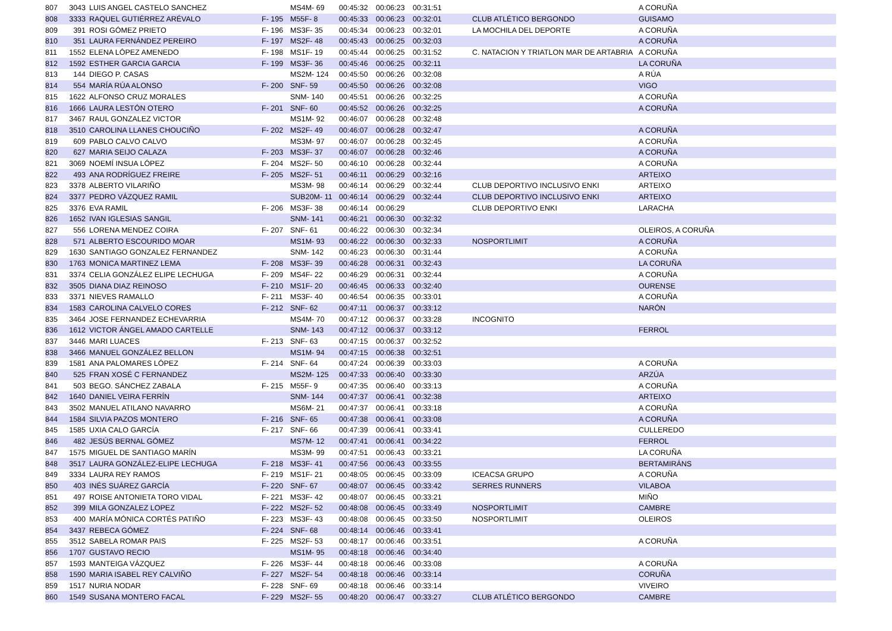| 807 | 3043 | LUIS ANGEL CASTELO SANCHEZ | | MS4M- 69 | 00:45:32 | 00:06:23 | 00:31:51 | | A CORUÑA |
| 808 | 3333 | RAQUEL GUTIÉRREZ ARÉVALO | F- 195 | M55F- 8 | 00:45:33 | 00:06:23 | 00:32:01 | CLUB ATLÉTICO BERGONDO | GUISAMO |
| 809 | 391 | ROSI GÓMEZ PRIETO | F- 196 | MS3F- 35 | 00:45:34 | 00:06:23 | 00:32:01 | LA MOCHILA DEL DEPORTE | A CORUÑA |
| 810 | 351 | LAURA FERNÁNDEZ PEREIRO | F- 197 | MS2F- 48 | 00:45:43 | 00:06:25 | 00:32:03 | | A CORUÑA |
| 811 | 1552 | ELENA LÓPEZ AMENEDO | F- 198 | MS1F- 19 | 00:45:44 | 00:06:25 | 00:31:52 | C. NATACION Y TRIATLON MAR DE ARTABRIA | A CORUÑA |
| 812 | 1592 | ESTHER GARCIA GARCIA | F- 199 | MS3F- 36 | 00:45:46 | 00:06:25 | 00:32:11 | | LA CORUÑA |
| 813 | 144 | DIEGO P. CASAS | | MS2M- 124 | 00:45:50 | 00:06:26 | 00:32:08 | | A RÚA |
| 814 | 554 | MARÍA RÚA ALONSO | F- 200 | SNF- 59 | 00:45:50 | 00:06:26 | 00:32:08 | | VIGO |
| 815 | 1622 | ALFONSO CRUZ MORALES | | SNM- 140 | 00:45:51 | 00:06:26 | 00:32:25 | | A CORUÑA |
| 816 | 1666 | LAURA LESTÓN OTERO | F- 201 | SNF- 60 | 00:45:52 | 00:06:26 | 00:32:25 | | A CORUÑA |
| 817 | 3467 | RAUL GONZALEZ VICTOR | | MS1M- 92 | 00:46:07 | 00:06:28 | 00:32:48 | | |
| 818 | 3510 | CAROLINA LLANES CHOUCIÑO | F- 202 | MS2F- 49 | 00:46:07 | 00:06:28 | 00:32:47 | | A CORUÑA |
| 819 | 609 | PABLO CALVO CALVO | | MS3M- 97 | 00:46:07 | 00:06:28 | 00:32:45 | | A CORUÑA |
| 820 | 627 | MARIA SEIJO CALAZA | F- 203 | MS3F- 37 | 00:46:07 | 00:06:28 | 00:32:46 | | A CORUÑA |
| 821 | 3069 | NOEMÍ INSUA LÓPEZ | F- 204 | MS2F- 50 | 00:46:10 | 00:06:28 | 00:32:44 | | A CORUÑA |
| 822 | 493 | ANA RODRÍGUEZ FREIRE | F- 205 | MS2F- 51 | 00:46:11 | 00:06:29 | 00:32:16 | | ARTEIXO |
| 823 | 3378 | ALBERTO VILARIÑO | | MS3M- 98 | 00:46:14 | 00:06:29 | 00:32:44 | CLUB DEPORTIVO INCLUSIVO ENKI | ARTEIXO |
| 824 | 3377 | PEDRO VÁZQUEZ RAMIL | | SUB20M- 11 | 00:46:14 | 00:06:29 | 00:32:44 | CLUB DEPORTIVO INCLUSIVO ENKI | ARTEIXO |
| 825 | 3376 | EVA RAMIL | F- 206 | MS3F- 38 | 00:46:14 | 00:06:29 | | CLUB DEPORTIVO ENKI | LARACHA |
| 826 | 1652 | IVAN IGLESIAS SANGIL | | SNM- 141 | 00:46:21 | 00:06:30 | 00:32:32 | | |
| 827 | 556 | LORENA MENDEZ COIRA | F- 207 | SNF- 61 | 00:46:22 | 00:06:30 | 00:32:34 | | OLEIROS, A CORUÑA |
| 828 | 571 | ALBERTO ESCOURIDO MOAR | | MS1M- 93 | 00:46:22 | 00:06:30 | 00:32:33 | NOSPORTLIMIT | A CORUÑA |
| 829 | 1630 | SANTIAGO GONZALEZ FERNANDEZ | | SNM- 142 | 00:46:23 | 00:06:30 | 00:31:44 | | A CORUÑA |
| 830 | 1763 | MONICA MARTINEZ LEMA | F- 208 | MS3F- 39 | 00:46:28 | 00:06:31 | 00:32:43 | | LA CORUÑA |
| 831 | 3374 | CELIA GONZÁLEZ ELIPE LECHUGA | F- 209 | MS4F- 22 | 00:46:29 | 00:06:31 | 00:32:44 | | A CORUÑA |
| 832 | 3505 | DIANA DIAZ REINOSO | F- 210 | MS1F- 20 | 00:46:45 | 00:06:33 | 00:32:40 | | OURENSE |
| 833 | 3371 | NIEVES RAMALLO | F- 211 | MS3F- 40 | 00:46:54 | 00:06:35 | 00:33:01 | | A CORUÑA |
| 834 | 1583 | CAROLINA CALVELO CORES | F- 212 | SNF- 62 | 00:47:11 | 00:06:37 | 00:33:12 | | NARÓN |
| 835 | 3464 | JOSE FERNANDEZ ECHEVARRIA | | MS4M- 70 | 00:47:12 | 00:06:37 | 00:33:28 | INCOGNITO | |
| 836 | 1612 | VICTOR ÁNGEL AMADO CARTELLE | | SNM- 143 | 00:47:12 | 00:06:37 | 00:33:12 | | FERROL |
| 837 | 3446 | MARI LUACES | F- 213 | SNF- 63 | 00:47:15 | 00:06:37 | 00:32:52 | | |
| 838 | 3466 | MANUEL GONZÁLEZ BELLON | | MS1M- 94 | 00:47:15 | 00:06:38 | 00:32:51 | | |
| 839 | 1581 | ANA PALOMARES LÓPEZ | F- 214 | SNF- 64 | 00:47:24 | 00:06:39 | 00:33:03 | | A CORUÑA |
| 840 | 525 | FRAN XOSÉ C FERNANDEZ | | MS2M- 125 | 00:47:33 | 00:06:40 | 00:33:30 | | ARZÚA |
| 841 | 503 | BEGO. SÁNCHEZ ZABALA | F- 215 | M55F- 9 | 00:47:35 | 00:06:40 | 00:33:13 | | A CORUÑA |
| 842 | 1640 | DANIEL VEIRA FERRÍN | | SNM- 144 | 00:47:37 | 00:06:41 | 00:32:38 | | ARTEIXO |
| 843 | 3502 | MANUEL ATILANO NAVARRO | | MS6M- 21 | 00:47:37 | 00:06:41 | 00:33:18 | | A CORUÑA |
| 844 | 1584 | SILVIA PAZOS MONTERO | F- 216 | SNF- 65 | 00:47:38 | 00:06:41 | 00:33:08 | | A CORUÑA |
| 845 | 1585 | UXIA CALO GARCÍA | F- 217 | SNF- 66 | 00:47:39 | 00:06:41 | 00:33:41 | | CULLEREDO |
| 846 | 482 | JESÚS BERNAL GÓMEZ | | MS7M- 12 | 00:47:41 | 00:06:41 | 00:34:22 | | FERROL |
| 847 | 1575 | MIGUEL DE SANTIAGO MARÍN | | MS3M- 99 | 00:47:51 | 00:06:43 | 00:33:21 | | LA CORUÑA |
| 848 | 3517 | LAURA GONZÁLEZ-ELIPE LECHUGA | F- 218 | MS3F- 41 | 00:47:56 | 00:06:43 | 00:33:55 | | BERTAMIRÁNS |
| 849 | 3334 | LAURA REY RAMOS | F- 219 | MS1F- 21 | 00:48:05 | 00:06:45 | 00:33:09 | ICEACSA GRUPO | A CORUÑA |
| 850 | 403 | INÉS SUÁREZ GARCÍA | F- 220 | SNF- 67 | 00:48:07 | 00:06:45 | 00:33:42 | SERRES RUNNERS | VILABOA |
| 851 | 497 | ROISE ANTONIETA TORO VIDAL | F- 221 | MS3F- 42 | 00:48:07 | 00:06:45 | 00:33:21 | | MIÑO |
| 852 | 399 | MILA GONZALEZ LOPEZ | F- 222 | MS2F- 52 | 00:48:08 | 00:06:45 | 00:33:49 | NOSPORTLIMIT | CAMBRE |
| 853 | 400 | MARÍA MÓNICA CORTÉS PATIÑO | F- 223 | MS3F- 43 | 00:48:08 | 00:06:45 | 00:33:50 | NOSPORTLIMIT | OLEIROS |
| 854 | 3437 | REBECA GÓMEZ | F- 224 | SNF- 68 | 00:48:14 | 00:06:46 | 00:33:41 | | |
| 855 | 3512 | SABELA ROMAR PAIS | F- 225 | MS2F- 53 | 00:48:17 | 00:06:46 | 00:33:51 | | A CORUÑA |
| 856 | 1707 | GUSTAVO RECIO | | MS1M- 95 | 00:48:18 | 00:06:46 | 00:34:40 | | |
| 857 | 1593 | MANTEIGA VÁZQUEZ | F- 226 | MS3F- 44 | 00:48:18 | 00:06:46 | 00:33:08 | | A CORUÑA |
| 858 | 1590 | MARIA ISABEL REY CALVIÑO | F- 227 | MS2F- 54 | 00:48:18 | 00:06:46 | 00:33:14 | | CORUÑA |
| 859 | 1517 | NURIA NODAR | F- 228 | SNF- 69 | 00:48:18 | 00:06:46 | 00:33:14 | | VIVEIRO |
| 860 | 1549 | SUSANA MONTERO FACAL | F- 229 | MS2F- 55 | 00:48:20 | 00:06:47 | 00:33:27 | CLUB ATLÉTICO BERGONDO | CAMBRE |